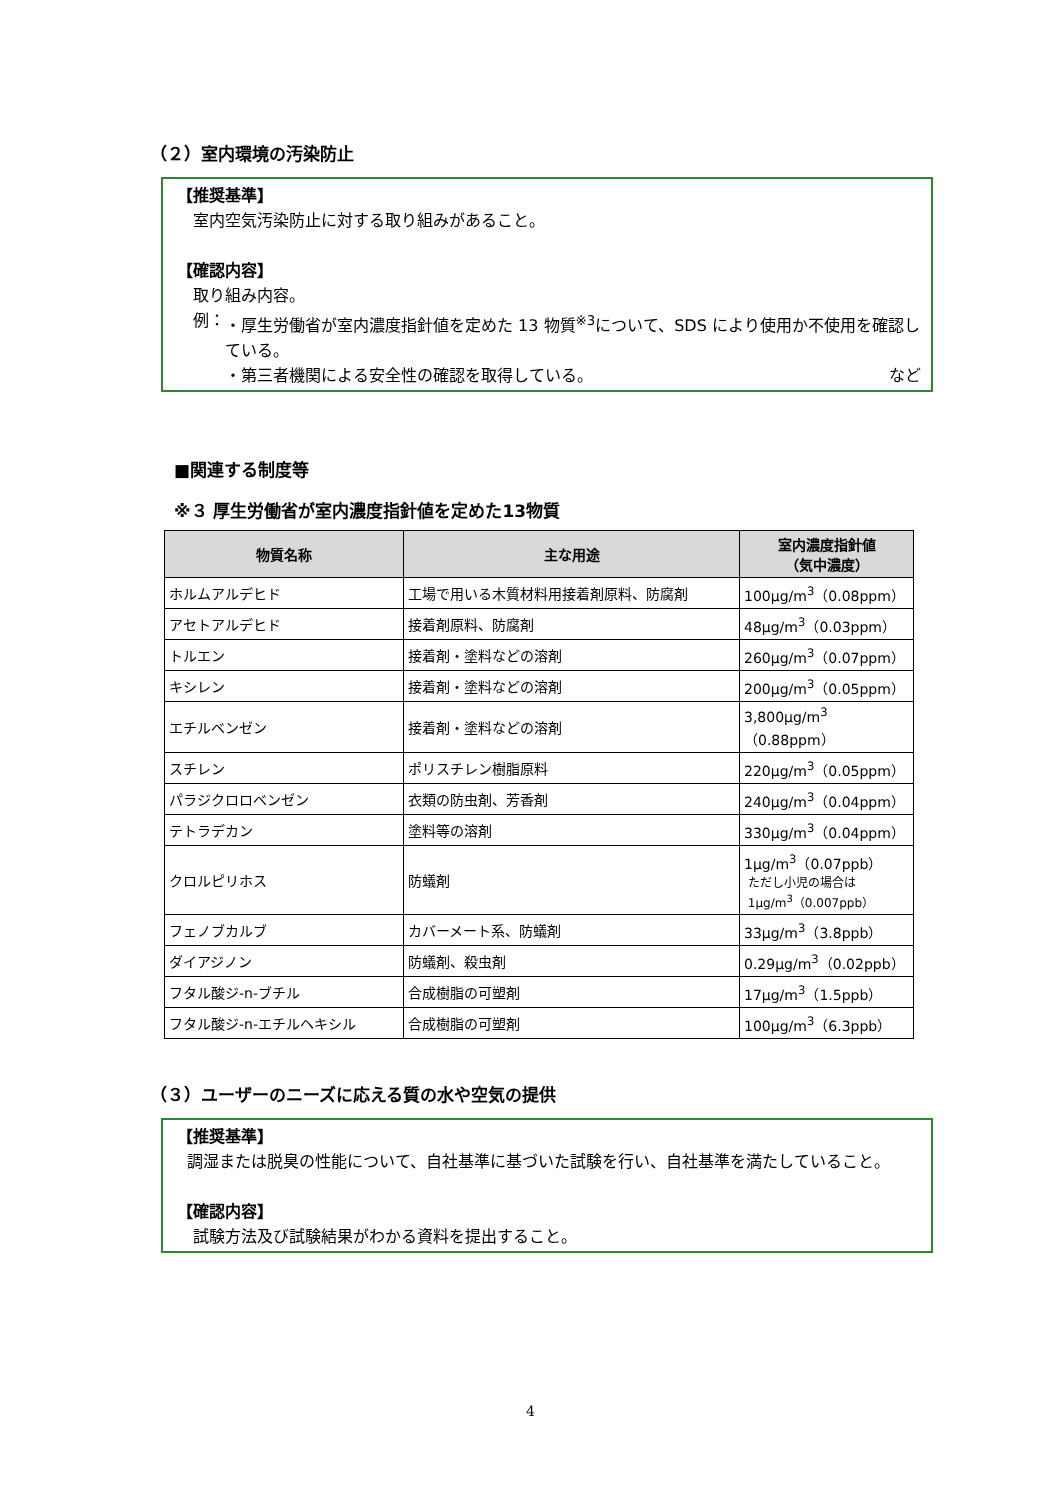（２）室内環境の汚染防止
【推奨基準】
室内空気汚染防止に対する取り組みがあること。
【確認内容】
取り組み内容。
例： ・厚生労働省が室内濃度指針値を定めた 13 物質<sup>※3</sup>について、SDS により使用か不使用を確認している。
・第三者機関による安全性の確認を取得している。 など
■関連する制度等
※３ 厚生労働省が室内濃度指針値を定めた13物質
| 物質名称 | 主な用途 | 室内濃度指針値 （気中濃度） |
| --- | --- | --- |
| ホルムアルデヒド | 工場で用いる木質材料用接着剤原料、防腐剤 | 100μg/m<sup>3</sup>（0.08ppm） |
| アセトアルデヒド | 接着剤原料、防腐剤 | 48μg/m<sup>3</sup>（0.03ppm） |
| トルエン | 接着剤・塗料などの溶剤 | 260μg/m<sup>3</sup>（0.07ppm） |
| キシレン | 接着剤・塗料などの溶剤 | 200μg/m<sup>3</sup>（0.05ppm） |
| エチルベンゼン | 接着剤・塗料などの溶剤 | 3,800μg/m<sup>3</sup>（0.88ppm） |
| スチレン | ポリスチレン樹脂原料 | 220μg/m<sup>3</sup>（0.05ppm） |
| パラジクロロベンゼン | 衣類の防虫剤、芳香剤 | 240μg/m<sup>3</sup>（0.04ppm） |
| テトラデカン | 塗料等の溶剤 | 330μg/m<sup>3</sup>（0.04ppm） |
| クロルピリホス | 防蟻剤 | 1μg/m<sup>3</sup>（0.07ppb） ただし小児の場合は 1μg/m<sup>3</sup>（0.007ppb） |
| フェノブカルブ | カバーメート系、防蟻剤 | 33μg/m<sup>3</sup>（3.8ppb） |
| ダイアジノン | 防蟻剤、殺虫剤 | 0.29μg/m<sup>3</sup>（0.02ppb） |
| フタル酸ジ-n-ブチル | 合成樹脂の可塑剤 | 17μg/m<sup>3</sup>（1.5ppb） |
| フタル酸ジ-n-エチルヘキシル | 合成樹脂の可塑剤 | 100μg/m<sup>3</sup>（6.3ppb） |
（３）ユーザーのニーズに応える質の水や空気の提供
【推奨基準】
調湿または脱臭の性能について、自社基準に基づいた試験を行い、自社基準を満たしていること。
【確認内容】
試験方法及び試験結果がわかる資料を提出すること。
4